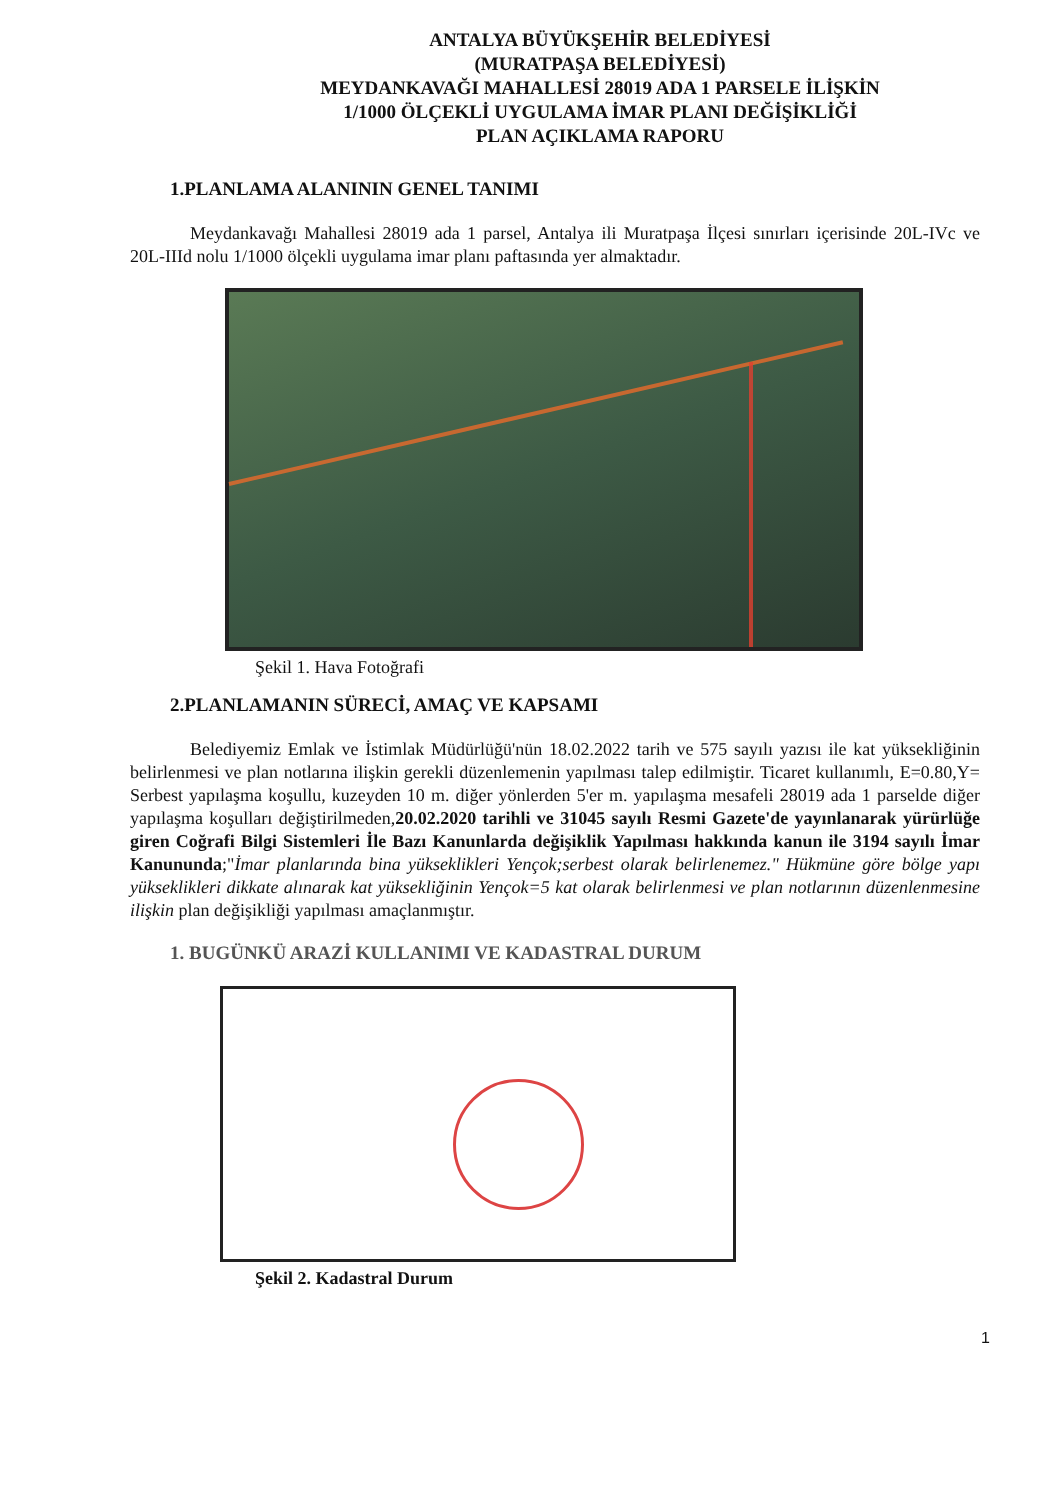ANTALYA BÜYÜKŞEHİR BELEDİYESİ
(MURATPAŞA BELEDİYESİ)
MEYDANKAVAĞI MAHALLESİ 28019 ADA 1 PARSELE İLİŞKİN
1/1000 ÖLÇEKLİ UYGULAMA İMAR PLANI DEĞİŞİKLİĞİ
PLAN AÇIKLAMA RAPORU
1.PLANLAMA ALANININ GENEL TANIMI
Meydankavağı Mahallesi 28019 ada 1 parsel, Antalya ili Muratpaşa İlçesi sınırları içerisinde 20L-IVc ve 20L-IIId nolu 1/1000 ölçekli uygulama imar planı paftasında yer almaktadır.
Şekil 1. Hava Fotoğrafi
2.PLANLAMANIN SÜRECİ, AMAÇ VE KAPSAMI
Belediyemiz Emlak ve İstimlak Müdürlüğü'nün 18.02.2022 tarih ve 575 sayılı yazısı ile kat yüksekliğinin belirlenmesi ve plan notlarına ilişkin gerekli düzenlemenin yapılması talep edilmiştir. Ticaret kullanımlı, E=0.80,Y= Serbest yapılaşma koşullu, kuzeyden 10 m. diğer yönlerden 5'er m. yapılaşma mesafeli 28019 ada 1 parselde diğer yapılaşma koşulları değiştirilmeden,20.02.2020 tarihli ve 31045 sayılı Resmi Gazete'de yayınlanarak yürürlüğe giren Coğrafi Bilgi Sistemleri İle Bazı Kanunlarda değişiklik Yapılması hakkında kanun ile 3194 sayılı İmar Kanununda;"İmar planlarında bina yükseklikleri Yençok;serbest olarak belirlenemez." Hükmüne göre bölge yapı yükseklikleri dikkate alınarak kat yüksekliğinin Yençok=5 kat olarak belirlenmesi ve plan notlarının düzenlenmesine ilişkin plan değişikliği yapılması amaçlanmıştır.
1. BUGÜNKÜ ARAZİ KULLANIMI VE KADASTRAL DURUM
Şekil 2. Kadastral Durum
1